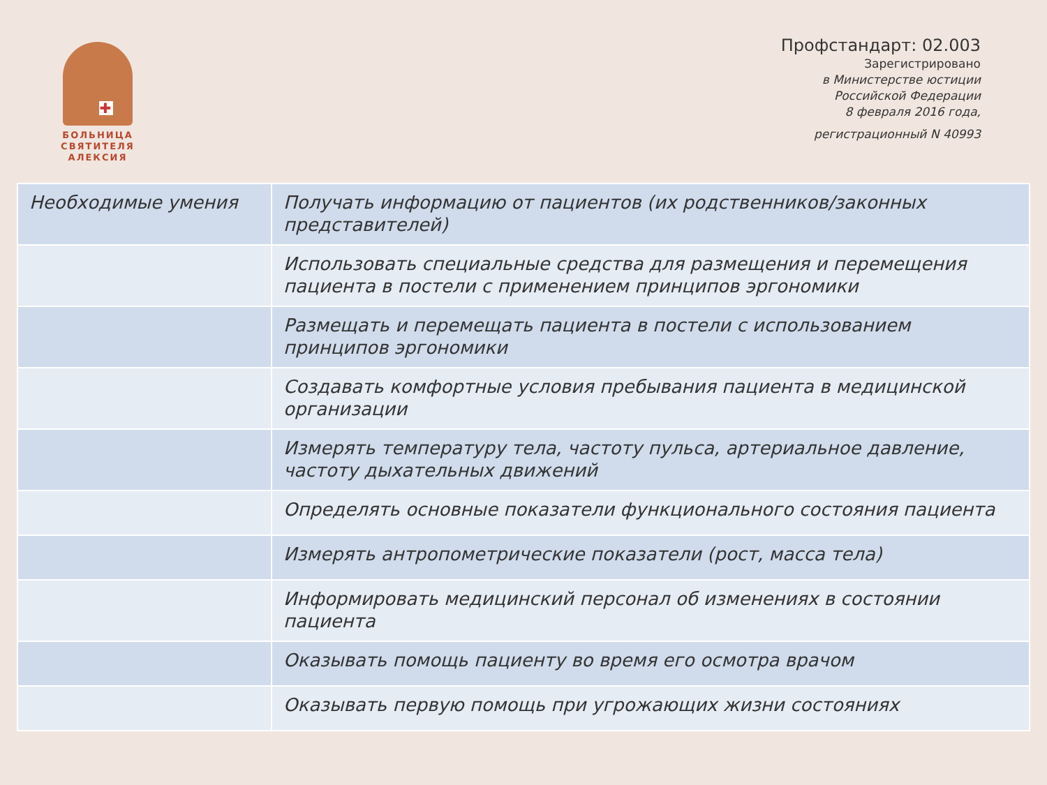✚
БОЛЬНИЦА СВЯТИТЕЛЯ АЛЕКСИЯ
Профстандарт: 02.003
Зарегистрировано
в Министерстве юстиции
Российской Федерации
8 февраля 2016 года,
регистрационный N 40993
| Необходимые умения | Получать информацию от пациентов (их родственников/законных представителей) |
| | Использовать специальные средства для размещения и перемещения пациента в постели с применением принципов эргономики |
| | Размещать и перемещать пациента в постели с использованием принципов эргономики |
| | Создавать комфортные условия пребывания пациента в медицинской организации |
| | Измерять температуру тела, частоту пульса, артериальное давление, частоту дыхательных движений |
| | Определять основные показатели функционального состояния пациента |
| | Измерять антропометрические показатели (рост, масса тела) |
| | Информировать медицинский персонал об изменениях в состоянии пациента |
| | Оказывать помощь пациенту во время его осмотра врачом |
| | Оказывать первую помощь при угрожающих жизни состояниях |